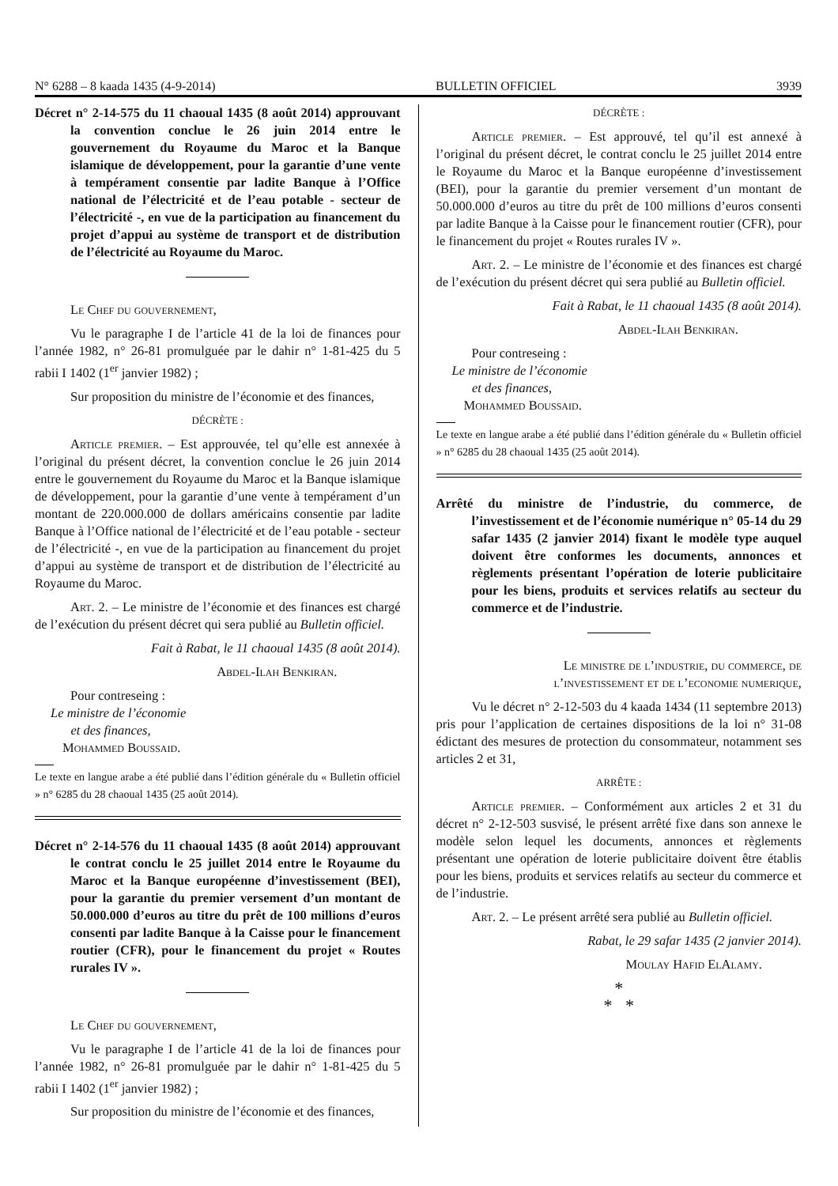N° 6288 – 8 kaada 1435 (4-9-2014) BULLETIN OFFICIEL 3939
Décret n° 2-14-575 du 11 chaoual 1435 (8 août 2014) approuvant la convention conclue le 26 juin 2014 entre le gouvernement du Royaume du Maroc et la Banque islamique de développement, pour la garantie d’une vente à tempérament consentie par ladite Banque à l’Office national de l’électricité et de l’eau potable - secteur de l’électricité -, en vue de la participation au financement du projet d’appui au système de transport et de distribution de l’électricité au Royaume du Maroc.
Le Chef du gouvernement,
Vu le paragraphe I de l’article 41 de la loi de finances pour l’année 1982, n° 26-81 promulguée par le dahir n° 1-81-425 du 5 rabii I 1402 (1<sup>er</sup> janvier 1982) ;
Sur proposition du ministre de l’économie et des finances,
DÉCRÈTE :
Article premier. – Est approuvée, tel qu’elle est annexée à l’original du présent décret, la convention conclue le 26 juin 2014 entre le gouvernement du Royaume du Maroc et la Banque islamique de développement, pour la garantie d’une vente à tempérament d’un montant de 220.000.000 de dollars américains consentie par ladite Banque à l’Office national de l’électricité et de l’eau potable - secteur de l’électricité -, en vue de la participation au financement du projet d’appui au système de transport et de distribution de l’électricité au Royaume du Maroc.
Art. 2. – Le ministre de l’économie et des finances est chargé de l’exécution du présent décret qui sera publié au Bulletin officiel.
Fait à Rabat, le 11 chaoual 1435 (8 août 2014).
Abdel-Ilah Benkiran.
Pour contreseing :
Le ministre de l’économie
et des finances,
Mohammed Boussaid.
Le texte en langue arabe a été publié dans l’édition générale du « Bulletin officiel » n° 6285 du 28 chaoual 1435 (25 août 2014).
Décret n° 2-14-576 du 11 chaoual 1435 (8 août 2014) approuvant le contrat conclu le 25 juillet 2014 entre le Royaume du Maroc et la Banque européenne d’investissement (BEI), pour la garantie du premier versement d’un montant de 50.000.000 d’euros au titre du prêt de 100 millions d’euros consenti par ladite Banque à la Caisse pour le financement routier (CFR), pour le financement du projet « Routes rurales IV ».
Le Chef du gouvernement,
Vu le paragraphe I de l’article 41 de la loi de finances pour l’année 1982, n° 26-81 promulguée par le dahir n° 1-81-425 du 5 rabii I 1402 (1<sup>er</sup> janvier 1982) ;
Sur proposition du ministre de l’économie et des finances,
DÉCRÈTE :
Article premier. – Est approuvé, tel qu’il est annexé à l’original du présent décret, le contrat conclu le 25 juillet 2014 entre le Royaume du Maroc et la Banque européenne d’investissement (BEI), pour la garantie du premier versement d’un montant de 50.000.000 d’euros au titre du prêt de 100 millions d’euros consenti par ladite Banque à la Caisse pour le financement routier (CFR), pour le financement du projet « Routes rurales IV ».
Art. 2. – Le ministre de l’économie et des finances est chargé de l’exécution du présent décret qui sera publié au Bulletin officiel.
Fait à Rabat, le 11 chaoual 1435 (8 août 2014).
Abdel-Ilah Benkiran.
Pour contreseing :
Le ministre de l’économie
et des finances,
Mohammed Boussaid.
Le texte en langue arabe a été publié dans l’édition générale du « Bulletin officiel » n° 6285 du 28 chaoual 1435 (25 août 2014).
Arrêté du ministre de l’industrie, du commerce, de l’investissement et de l’économie numérique n° 05-14 du 29 safar 1435 (2 janvier 2014) fixant le modèle type auquel doivent être conformes les documents, annonces et règlements présentant l’opération de loterie publicitaire pour les biens, produits et services relatifs au secteur du commerce et de l’industrie.
Le ministre de l’industrie, du commerce, de l’investissement et de l’economie numerique,
Vu le décret n° 2-12-503 du 4 kaada 1434 (11 septembre 2013) pris pour l’application de certaines dispositions de la loi n° 31-08 édictant des mesures de protection du consommateur, notamment ses articles 2 et 31,
ARRÊTE :
Article premier. – Conformément aux articles 2 et 31 du décret n° 2-12-503 susvisé, le présent arrêté fixe dans son annexe le modèle selon lequel les documents, annonces et règlements présentant une opération de loterie publicitaire doivent être établis pour les biens, produits et services relatifs au secteur du commerce et de l’industrie.
Art. 2. – Le présent arrêté sera publié au Bulletin officiel.
Rabat, le 29 safar 1435 (2 janvier 2014).
Moulay Hafid ElAlamy.
*
* *